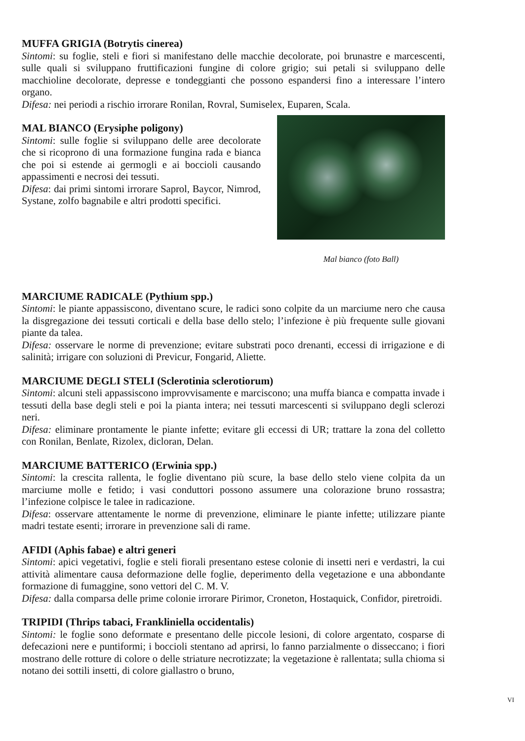MUFFA GRIGIA (Botrytis cinerea)
Sintomi: su foglie, steli e fiori si manifestano delle macchie decolorate, poi brunastre e marcescenti, sulle quali si sviluppano fruttificazioni fungine di colore grigio; sui petali si sviluppano delle macchioline decolorate, depresse e tondeggianti che possono espandersi fino a interessare l’intero organo.
Difesa: nei periodi a rischio irrorare Ronilan, Rovral, Sumiselex, Euparen, Scala.
MAL BIANCO (Erysiphe poligony)
Sintomi: sulle foglie si sviluppano delle aree decolorate che si ricoprono di una formazione fungina rada e bianca che poi si estende ai germogli e ai boccioli causando appassimenti e necrosi dei tessuti.
Difesa: dai primi sintomi irrorare Saprol, Baycor, Nimrod, Systane, zolfo bagnabile e altri prodotti specifici.
Mal bianco (foto Ball)
MARCIUME RADICALE (Pythium spp.)
Sintomi: le piante appassiscono, diventano scure, le radici sono colpite da un marciume nero che causa la disgregazione dei tessuti corticali e della base dello stelo; l’infezione è più frequente sulle giovani piante da talea.
Difesa: osservare le norme di prevenzione; evitare substrati poco drenanti, eccessi di irrigazione e di salinità; irrigare con soluzioni di Previcur, Fongarid, Aliette.
MARCIUME DEGLI STELI (Sclerotinia sclerotiorum)
Sintomi: alcuni steli appassiscono improvvisamente e marciscono; una muffa bianca e compatta invade i tessuti della base degli steli e poi la pianta intera; nei tessuti marcescenti si sviluppano degli sclerozi neri.
Difesa: eliminare prontamente le piante infette; evitare gli eccessi di UR; trattare la zona del colletto con Ronilan, Benlate, Rizolex, dicloran, Delan.
MARCIUME BATTERICO (Erwinia spp.)
Sintomi: la crescita rallenta, le foglie diventano più scure, la base dello stelo viene colpita da un marciume molle e fetido; i vasi conduttori possono assumere una colorazione bruno rossastra; l’infezione colpisce le talee in radicazione.
Difesa: osservare attentamente le norme di prevenzione, eliminare le piante infette; utilizzare piante madri testate esenti; irrorare in prevenzione sali di rame.
AFIDI (Aphis fabae) e altri generi
Sintomi: apici vegetativi, foglie e steli fiorali presentano estese colonie di insetti neri e verdastri, la cui attività alimentare causa deformazione delle foglie, deperimento della vegetazione e una abbondante formazione di fumaggine, sono vettori del C. M. V.
Difesa: dalla comparsa delle prime colonie irrorare Pirimor, Croneton, Hostaquick, Confidor, piretroidi.
TRIPIDI (Thrips tabaci, Frankliniella occidentalis)
Sintomi: le foglie sono deformate e presentano delle piccole lesioni, di colore argentato, cosparse di defecazioni nere e puntiformi; i boccioli stentano ad aprirsi, lo fanno parzialmente o disseccano; i fiori mostrano delle rotture di colore o delle striature necrotizzate; la vegetazione è rallentata; sulla chioma si notano dei sottili insetti, di colore giallastro o bruno,
VI